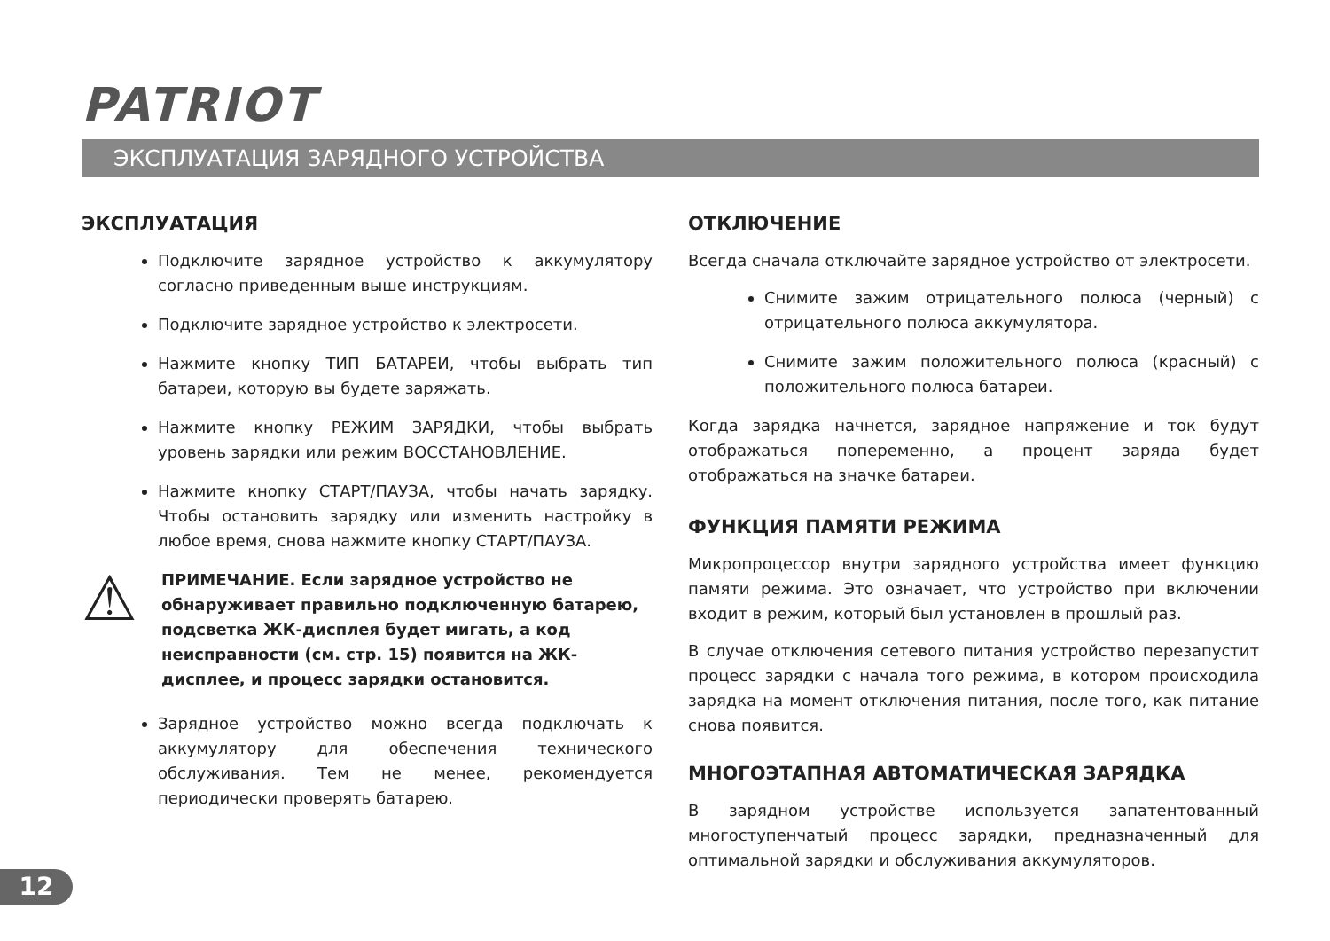PATRIOT
ЭКСПЛУАТАЦИЯ ЗАРЯДНОГО УСТРОЙСТВА
ЭКСПЛУАТАЦИЯ
Подключите зарядное устройство к аккумулятору согласно приведенным выше инструкциям.
Подключите зарядное устройство к электросети.
Нажмите кнопку ТИП БАТАРЕИ, чтобы выбрать тип батареи, которую вы будете заряжать.
Нажмите кнопку РЕЖИМ ЗАРЯДКИ, чтобы выбрать уровень зарядки или режим ВОССТАНОВЛЕНИЕ.
Нажмите кнопку СТАРТ/ПАУЗА, чтобы начать зарядку. Чтобы остановить зарядку или изменить настройку в любое время, снова нажмите кнопку СТАРТ/ПАУЗА.
⚠
ПРИМЕЧАНИЕ. Если зарядное устройство не обнаруживает правильно подключенную батарею, подсветка ЖК-дисплея будет мигать, а код неисправности (см. стр. 15) появится на ЖК-дисплее, и процесс зарядки остановится.
Зарядное устройство можно всегда подключать к аккумулятору для обеспечения технического обслуживания. Тем не менее, рекомендуется периодически проверять батарею.
ОТКЛЮЧЕНИЕ
Всегда сначала отключайте зарядное устройство от электросети.
Снимите зажим отрицательного полюса (черный) с отрицательного полюса аккумулятора.
Снимите зажим положительного полюса (красный) с положительного полюса батареи.
Когда зарядка начнется, зарядное напряжение и ток будут отображаться попеременно, а процент заряда будет отображаться на значке батареи.
ФУНКЦИЯ ПАМЯТИ РЕЖИМА
Микропроцессор внутри зарядного устройства имеет функцию памяти режима. Это означает, что устройство при включении входит в режим, который был установлен в прошлый раз.
В случае отключения сетевого питания устройство перезапустит процесс зарядки с начала того режима, в котором происходила зарядка на момент отключения питания, после того, как питание снова появится.
МНОГОЭТАПНАЯ АВТОМАТИЧЕСКАЯ ЗАРЯДКА
В зарядном устройстве используется запатентованный многоступенчатый процесс зарядки, предназначенный для оптимальной зарядки и обслуживания аккумуляторов.
12